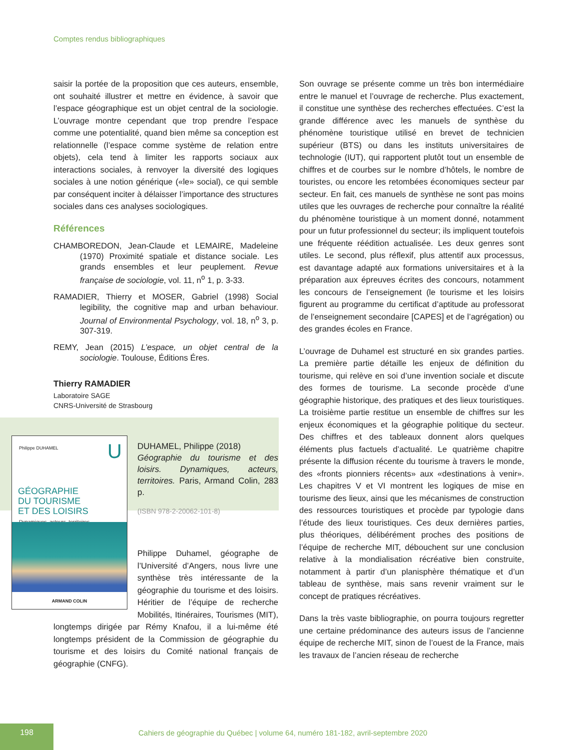Comptes rendus bibliographiques
saisir la portée de la proposition que ces auteurs, ensemble, ont souhaité illustrer et mettre en évidence, à savoir que l’espace géographique est un objet central de la sociologie. L’ouvrage montre cependant que trop prendre l’espace comme une potentialité, quand bien même sa conception est relationnelle (l’espace comme système de relation entre objets), cela tend à limiter les rapports sociaux aux interactions sociales, à renvoyer la diversité des logiques sociales à une notion générique («le» social), ce qui semble par conséquent inciter à délaisser l’importance des structures sociales dans ces analyses sociologiques.
Références
CHAMBOREDON, Jean-Claude et LEMAIRE, Madeleine (1970) Proximité spatiale et distance sociale. Les grands ensembles et leur peuplement. Revue française de sociologie, vol. 11, n<sup>o</sup> 1, p. 3-33.
RAMADIER, Thierry et MOSER, Gabriel (1998) Social legibility, the cognitive map and urban behaviour. Journal of Environmental Psychology, vol. 18, n<sup>o</sup> 3, p. 307-319.
REMY, Jean (2015) L’espace, un objet central de la sociologie. Toulouse, Éditions Éres.
Thierry RAMADIER
Laboratoire SAGE
CNRS-Université de Strasbourg
Philippe DUHAMEL
U
GÉOGRAPHIE
DU TOURISME
ET DES LOISIRS
Dynamiques, acteurs, territoires
ARMAND COLIN
DUHAMEL, Philippe (2018)
Géographie du tourisme et des loisirs. Dynamiques, acteurs, territoires. Paris, Armand Colin, 283 p.
(ISBN 978-2-20062-101-8)
Philippe Duhamel, géographe de l’Université d’Angers, nous livre une synthèse très intéressante de la géographie du tourisme et des loisirs. Héritier de l’équipe de recherche Mobilités, Itinéraires, Tourismes (MIT), longtemps dirigée par Rémy Knafou, il a lui-même été longtemps président de la Commission de géographie du tourisme et des loisirs du Comité national français de géographie (CNFG).
Son ouvrage se présente comme un très bon intermédiaire entre le manuel et l’ouvrage de recherche. Plus exactement, il constitue une synthèse des recherches effectuées. C’est la grande différence avec les manuels de synthèse du phénomène touristique utilisé en brevet de technicien supérieur (BTS) ou dans les instituts universitaires de technologie (IUT), qui rapportent plutôt tout un ensemble de chiffres et de courbes sur le nombre d’hôtels, le nombre de touristes, ou encore les retombées économiques secteur par secteur. En fait, ces manuels de synthèse ne sont pas moins utiles que les ouvrages de recherche pour connaître la réalité du phénomène touristique à un moment donné, notamment pour un futur professionnel du secteur; ils impliquent toutefois une fréquente réédition actualisée. Les deux genres sont utiles. Le second, plus réflexif, plus attentif aux processus, est davantage adapté aux formations universitaires et à la préparation aux épreuves écrites des concours, notamment les concours de l’enseignement (le tourisme et les loisirs figurent au programme du certificat d’aptitude au professorat de l’enseignement secondaire [CAPES] et de l’agrégation) ou des grandes écoles en France.
L’ouvrage de Duhamel est structuré en six grandes parties. La première partie détaille les enjeux de définition du tourisme, qui relève en soi d’une invention sociale et discute des formes de tourisme. La seconde procède d’une géographie historique, des pratiques et des lieux touristiques. La troisième partie restitue un ensemble de chiffres sur les enjeux économiques et la géographie politique du secteur. Des chiffres et des tableaux donnent alors quelques éléments plus factuels d’actualité. Le quatrième chapitre présente la diffusion récente du tourisme à travers le monde, des «fronts pionniers récents» aux «destinations à venir». Les chapitres V et VI montrent les logiques de mise en tourisme des lieux, ainsi que les mécanismes de construction des ressources touristiques et procède par typologie dans l’étude des lieux touristiques. Ces deux dernières parties, plus théoriques, délibérément proches des positions de l’équipe de recherche MIT, débouchent sur une conclusion relative à la mondialisation récréative bien construite, notamment à partir d’un planisphère thématique et d’un tableau de synthèse, mais sans revenir vraiment sur le concept de pratiques récréatives.
Dans la très vaste bibliographie, on pourra toujours regretter une certaine prédominance des auteurs issus de l’ancienne équipe de recherche MIT, sinon de l’ouest de la France, mais les travaux de l’ancien réseau de recherche
198
Cahiers de géographie du Québec | volume 64, numéro 181-182, avril-septembre 2020